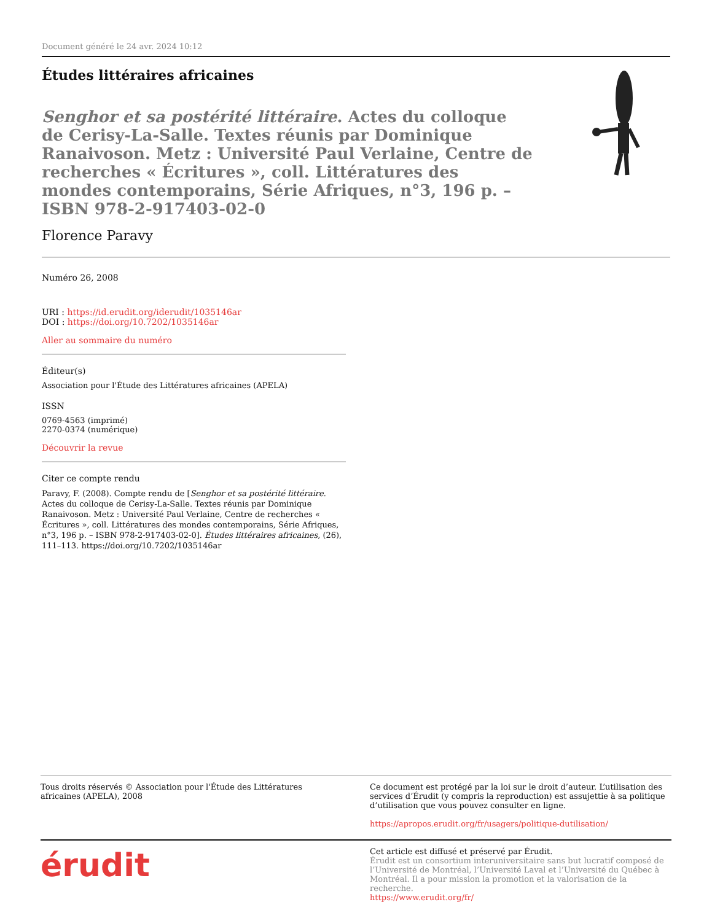Document généré le 24 avr. 2024 10:12
Études littéraires africaines
Senghor et sa postérité littéraire. Actes du colloque de Cerisy-La-Salle. Textes réunis par Dominique Ranaivoson. Metz : Université Paul Verlaine, Centre de recherches « Écritures », coll. Littératures des mondes contemporains, Série Afriques, n°3, 196 p. – ISBN 978-2-917403-02-0
Florence Paravy
Numéro 26, 2008
URI : https://id.erudit.org/iderudit/1035146ar
DOI : https://doi.org/10.7202/1035146ar
Aller au sommaire du numéro
Éditeur(s)
Association pour l'Étude des Littératures africaines (APELA)
ISSN
0769-4563 (imprimé)
2270-0374 (numérique)
Découvrir la revue
Citer ce compte rendu
Paravy, F. (2008). Compte rendu de [Senghor et sa postérité littéraire. Actes du colloque de Cerisy-La-Salle. Textes réunis par Dominique Ranaivoson. Metz : Université Paul Verlaine, Centre de recherches « Écritures », coll. Littératures des mondes contemporains, Série Afriques, n°3, 196 p. – ISBN 978-2-917403-02-0]. Études littéraires africaines, (26), 111–113. https://doi.org/10.7202/1035146ar
Tous droits réservés © Association pour l'Étude des Littératures africaines (APELA), 2008
Ce document est protégé par la loi sur le droit d’auteur. L’utilisation des services d’Érudit (y compris la reproduction) est assujettie à sa politique d’utilisation que vous pouvez consulter en ligne.
https://apropos.erudit.org/fr/usagers/politique-dutilisation/
érudit
Cet article est diffusé et préservé par Érudit.
Érudit est un consortium interuniversitaire sans but lucratif composé de l’Université de Montréal, l’Université Laval et l’Université du Québec à Montréal. Il a pour mission la promotion et la valorisation de la recherche.
https://www.erudit.org/fr/